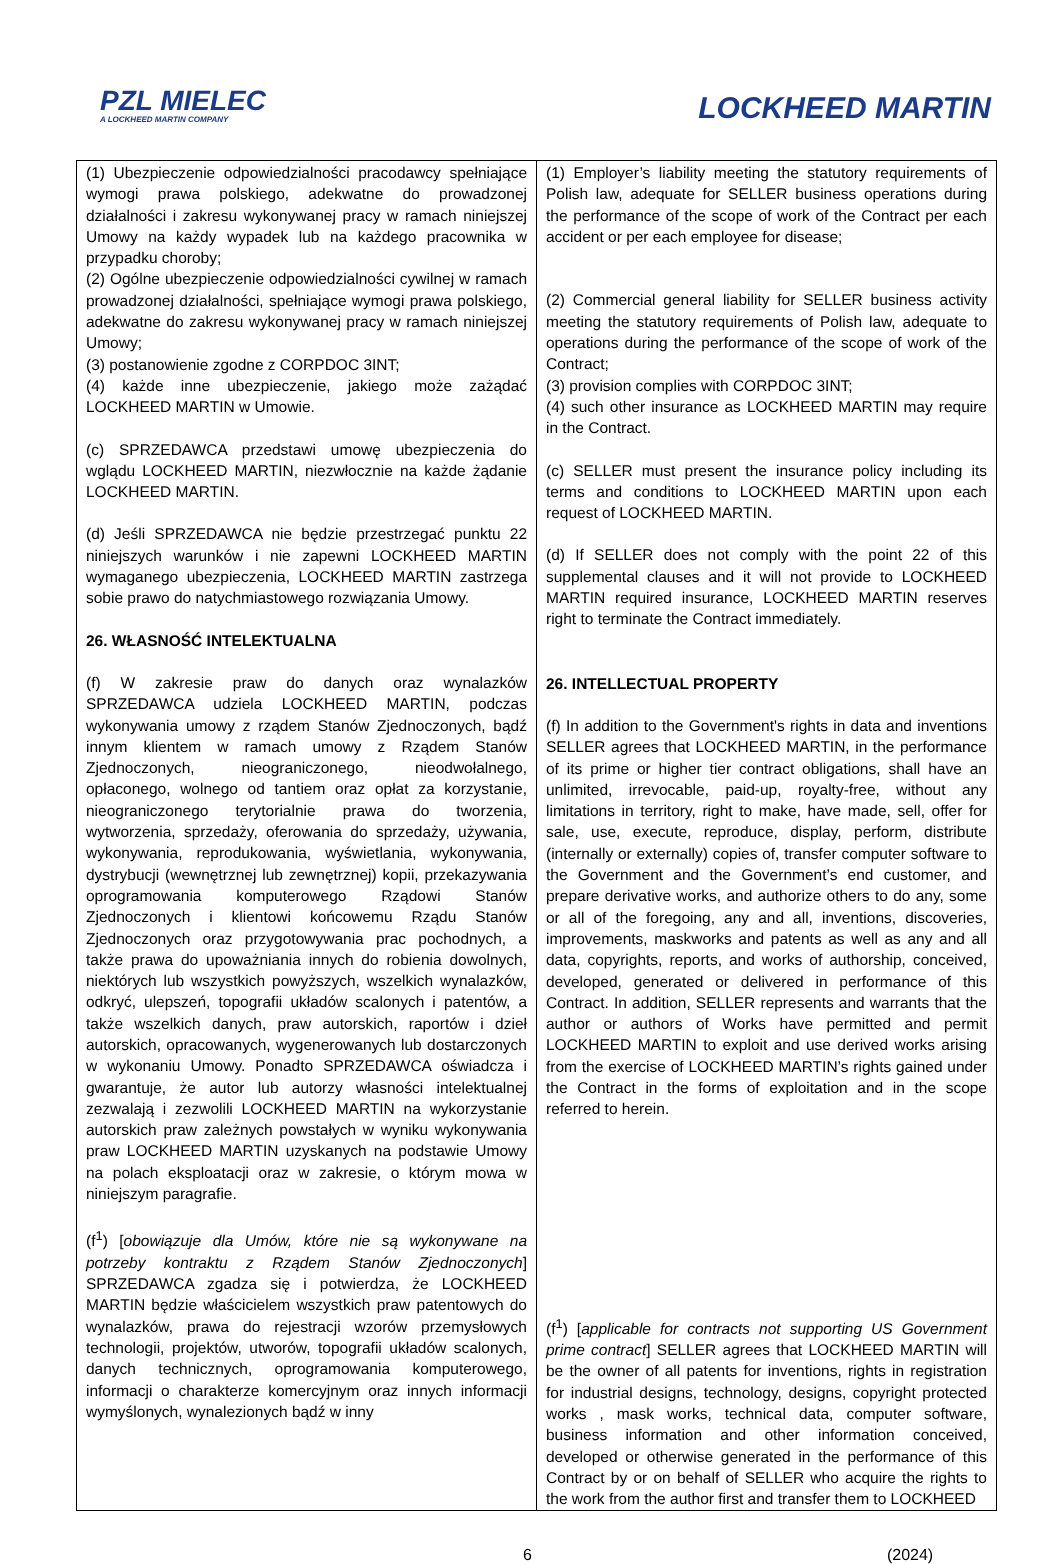PZL MIELEC
A LOCKHEED MARTIN COMPANY
LOCKHEED MARTIN
| (1) Ubezpieczenie odpowiedzialności pracodawcy spełniające wymogi prawa polskiego, adekwatne do prowadzonej działalności i zakresu wykonywanej pracy w ramach niniejszej Umowy na każdy wypadek lub na każdego pracownika w przypadku choroby; (2) Ogólne ubezpieczenie odpowiedzialności cywilnej w ramach prowadzonej działalności, spełniające wymogi prawa polskiego, adekwatne do zakresu wykonywanej pracy w ramach niniejszej Umowy; (3) postanowienie zgodne z CORPDOC 3INT; (4) każde inne ubezpieczenie, jakiego może zażądać LOCKHEED MARTIN w Umowie. (c) SPRZEDAWCA przedstawi umowę ubezpieczenia do wglądu LOCKHEED MARTIN, niezwłocznie na każde żądanie LOCKHEED MARTIN. (d) Jeśli SPRZEDAWCA nie będzie przestrzegać punktu 22 niniejszych warunków i nie zapewni LOCKHEED MARTIN wymaganego ubezpieczenia, LOCKHEED MARTIN zastrzega sobie prawo do natychmiastowego rozwiązania Umowy. 26. WŁASNOŚĆ INTELEKTUALNA (f) W zakresie praw do danych oraz wynalazków SPRZEDAWCA udziela LOCKHEED MARTIN, podczas wykonywania umowy z rządem Stanów Zjednoczonych, bądź innym klientem w ramach umowy z Rządem Stanów Zjednoczonych, nieograniczonego, nieodwołalnego, opłaconego, wolnego od tantiem oraz opłat za korzystanie, nieograniczonego terytorialnie prawa do tworzenia, wytworzenia, sprzedaży, oferowania do sprzedaży, używania, wykonywania, reprodukowania, wyświetlania, wykonywania, dystrybucji (wewnętrznej lub zewnętrznej) kopii, przekazywania oprogramowania komputerowego Rządowi Stanów Zjednoczonych i klientowi końcowemu Rządu Stanów Zjednoczonych oraz przygotowywania prac pochodnych, a także prawa do upoważniania innych do robienia dowolnych, niektórych lub wszystkich powyższych, wszelkich wynalazków, odkryć, ulepszeń, topografii układów scalonych i patentów, a także wszelkich danych, praw autorskich, raportów i dzieł autorskich, opracowanych, wygenerowanych lub dostarczonych w wykonaniu Umowy. Ponadto SPRZEDAWCA oświadcza i gwarantuje, że autor lub autorzy własności intelektualnej zezwalają i zezwolili LOCKHEED MARTIN na wykorzystanie autorskich praw zależnych powstałych w wyniku wykonywania praw LOCKHEED MARTIN uzyskanych na podstawie Umowy na polach eksploatacji oraz w zakresie, o którym mowa w niniejszym paragrafie. (f<sup>1</sup>) [ obowiązuje dla Umów, które nie są wykonywane na potrzeby kontraktu z Rządem Stanów Zjednoczonych ] SPRZEDAWCA zgadza się i potwierdza, że LOCKHEED MARTIN będzie właścicielem wszystkich praw patentowych do wynalazków, prawa do rejestracji wzorów przemysłowych technologii, projektów, utworów, topografii układów scalonych, danych technicznych, oprogramowania komputerowego, informacji o charakterze komercyjnym oraz innych informacji wymyślonych, wynalezionych bądź w inny | (1) Employer’s liability meeting the statutory requirements of Polish law, adequate for SELLER business operations during the performance of the scope of work of the Contract per each accident or per each employee for disease; (2) Commercial general liability for SELLER business activity meeting the statutory requirements of Polish law, adequate to operations during the performance of the scope of work of the Contract; (3) provision complies with CORPDOC 3INT; (4) such other insurance as LOCKHEED MARTIN may require in the Contract. (c) SELLER must present the insurance policy including its terms and conditions to LOCKHEED MARTIN upon each request of LOCKHEED MARTIN. (d) If SELLER does not comply with the point 22 of this supplemental clauses and it will not provide to LOCKHEED MARTIN required insurance, LOCKHEED MARTIN reserves right to terminate the Contract immediately. 26. INTELLECTUAL PROPERTY (f) In addition to the Government's rights in data and inventions SELLER agrees that LOCKHEED MARTIN, in the performance of its prime or higher tier contract obligations, shall have an unlimited, irrevocable, paid-up, royalty-free, without any limitations in territory, right to make, have made, sell, offer for sale, use, execute, reproduce, display, perform, distribute (internally or externally) copies of, transfer computer software to the Government and the Government’s end customer, and prepare derivative works, and authorize others to do any, some or all of the foregoing, any and all, inventions, discoveries, improvements, maskworks and patents as well as any and all data, copyrights, reports, and works of authorship, conceived, developed, generated or delivered in performance of this Contract. In addition, SELLER represents and warrants that the author or authors of Works have permitted and permit LOCKHEED MARTIN to exploit and use derived works arising from the exercise of LOCKHEED MARTIN’s rights gained under the Contract in the forms of exploitation and in the scope referred to herein. (f<sup>1</sup>) [ applicable for contracts not supporting US Government prime contract ] SELLER agrees that LOCKHEED MARTIN will be the owner of all patents for inventions, rights in registration for industrial designs, technology, designs, copyright protected works , mask works, technical data, computer software, business information and other information conceived, developed or otherwise generated in the performance of this Contract by or on behalf of SELLER who acquire the rights to the work from the author first and transfer them to LOCKHEED |
6 (2024)